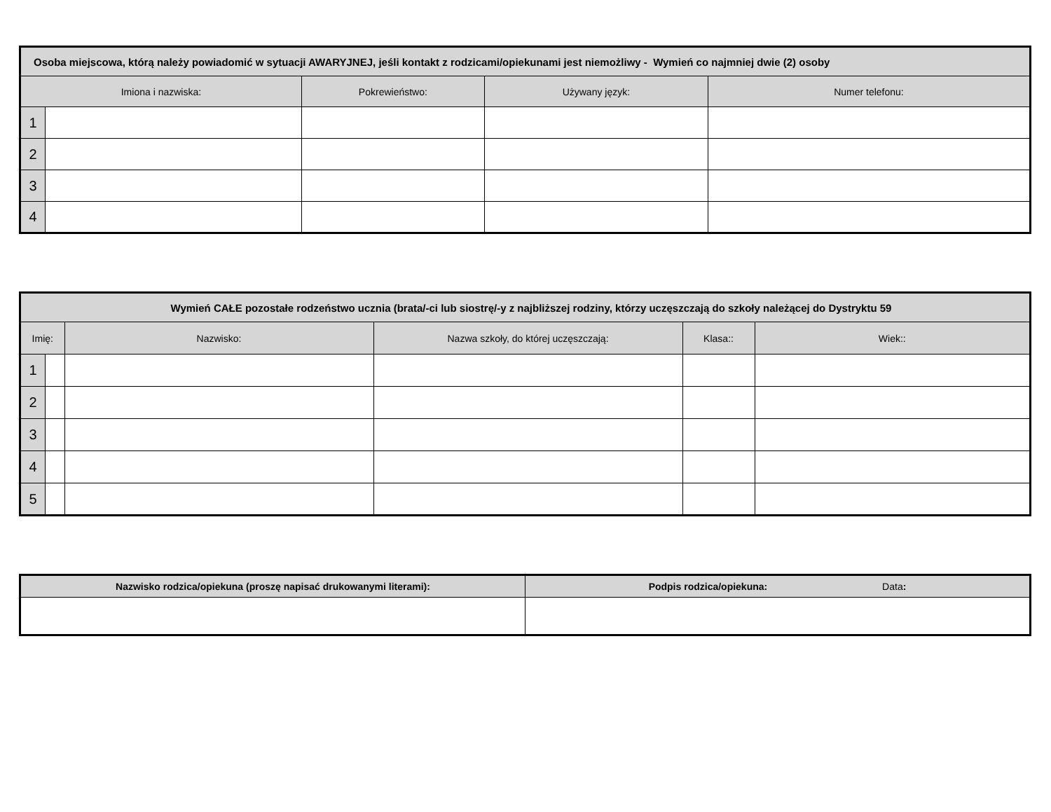| Osoba miejscowa, którą należy powiadomić w sytuacji AWARYJNEJ, jeśli kontakt z rodzicami/opiekunami jest niemożliwy - Wymień co najmniej dwie (2) osoby | | | | |
| --- | --- | --- | --- | --- |
| Imiona i nazwiska: | | Pokrewieństwo: | Używany język: | Numer telefonu: |
| 1 | | | | |
| 2 | | | | |
| 3 | | | | |
| 4 | | | | |
| Wymień CAŁE pozostałe rodzeństwo ucznia (brata/-ci lub siostrę/-y z najbliższej rodziny, którzy uczęszczają do szkoły należącej do Dystryktu 59 | | | | | |
| --- | --- | --- | --- | --- | --- |
| Imię: | | Nazwisko: | Nazwa szkoły, do której uczęszczają: | Klasa:: | Wiek:: |
| 1 | | | | | |
| 2 | | | | | |
| 3 | | | | | |
| 4 | | | | | |
| 5 | | | | | |
| Nazwisko rodzica/opiekuna (proszę napisać drukowanymi literami): | Podpis rodzica/opiekuna: Data : |
| --- | --- |